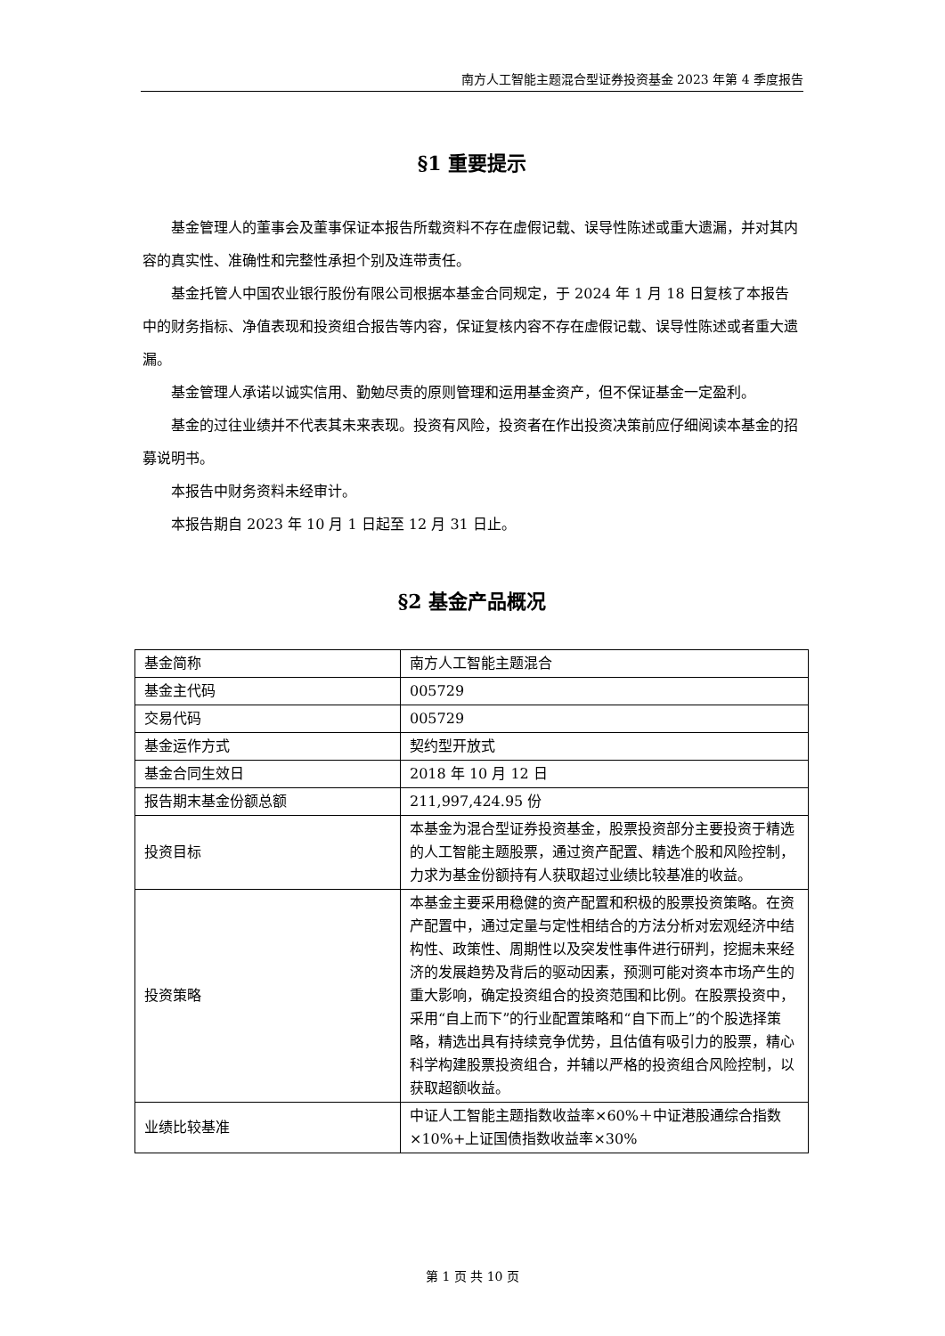南方人工智能主题混合型证券投资基金 2023 年第 4 季度报告
§1 重要提示
基金管理人的董事会及董事保证本报告所载资料不存在虚假记载、误导性陈述或重大遗漏，并对其内容的真实性、准确性和完整性承担个别及连带责任。
基金托管人中国农业银行股份有限公司根据本基金合同规定，于 2024 年 1 月 18 日复核了本报告中的财务指标、净值表现和投资组合报告等内容，保证复核内容不存在虚假记载、误导性陈述或者重大遗漏。
基金管理人承诺以诚实信用、勤勉尽责的原则管理和运用基金资产，但不保证基金一定盈利。
基金的过往业绩并不代表其未来表现。投资有风险，投资者在作出投资决策前应仔细阅读本基金的招募说明书。
本报告中财务资料未经审计。
本报告期自 2023 年 10 月 1 日起至 12 月 31 日止。
§2 基金产品概况
| 基金简称 | 南方人工智能主题混合 |
| 基金主代码 | 005729 |
| 交易代码 | 005729 |
| 基金运作方式 | 契约型开放式 |
| 基金合同生效日 | 2018 年 10 月 12 日 |
| 报告期末基金份额总额 | 211,997,424.95 份 |
| 投资目标 | 本基金为混合型证券投资基金，股票投资部分主要投资于精选的人工智能主题股票，通过资产配置、精选个股和风险控制，力求为基金份额持有人获取超过业绩比较基准的收益。 |
| 投资策略 | 本基金主要采用稳健的资产配置和积极的股票投资策略。在资产配置中，通过定量与定性相结合的方法分析对宏观经济中结构性、政策性、周期性以及突发性事件进行研判，挖掘未来经济的发展趋势及背后的驱动因素，预测可能对资本市场产生的重大影响，确定投资组合的投资范围和比例。在股票投资中，采用“自上而下”的行业配置策略和“自下而上”的个股选择策略，精选出具有持续竞争优势，且估值有吸引力的股票，精心科学构建股票投资组合，并辅以严格的投资组合风险控制，以获取超额收益。 |
| 业绩比较基准 | 中证人工智能主题指数收益率×60%＋中证港股通综合指数×10%+上证国债指数收益率×30% |
第 1 页 共 10 页